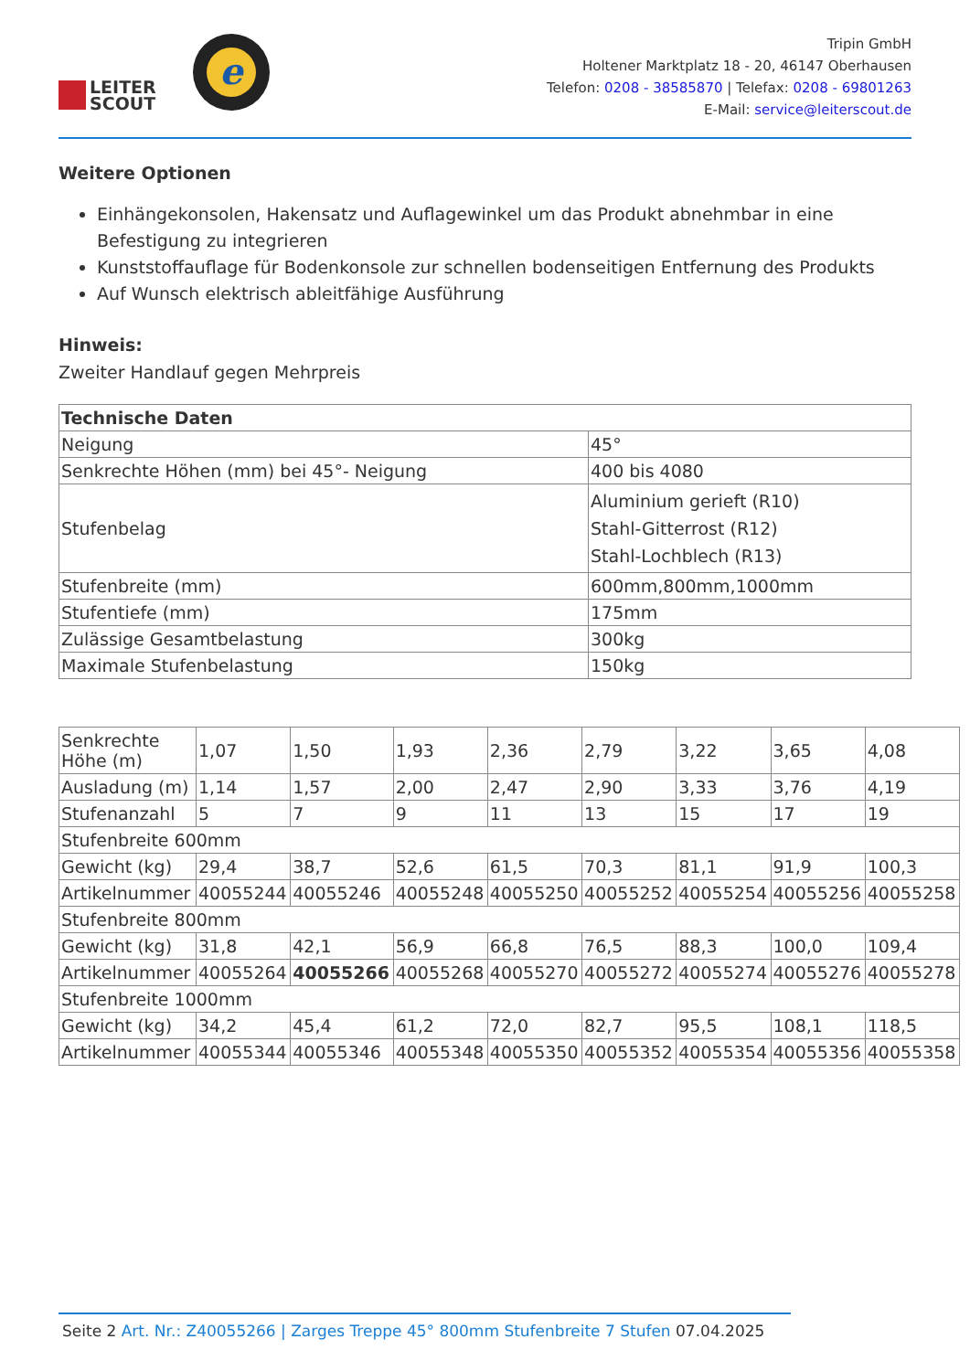LEITER
SCOUT
e
Tripin GmbH
Holtener Marktplatz 18 - 20, 46147 Oberhausen
Telefon: 0208 - 38585870 | Telefax: 0208 - 69801263
E-Mail: service@leiterscout.de
Weitere Optionen
Einhängekonsolen, Hakensatz und Auflagewinkel um das Produkt abnehmbar in eine Befestigung zu integrieren
Kunststoffauflage für Bodenkonsole zur schnellen bodenseitigen Entfernung des Produkts
Auf Wunsch elektrisch ableitfähige Ausführung
Hinweis:
Zweiter Handlauf gegen Mehrpreis
| Technische Daten | |
| Neigung | 45° |
| Senkrechte Höhen (mm) bei 45°- Neigung | 400 bis 4080 |
| Stufenbelag | Aluminium gerieft (R10) Stahl-Gitterrost (R12) Stahl-Lochblech (R13) |
| Stufenbreite (mm) | 600mm,800mm,1000mm |
| Stufentiefe (mm) | 175mm |
| Zulässige Gesamtbelastung | 300kg |
| Maximale Stufenbelastung | 150kg |
| Senkrechte Höhe (m) | 1,07 | 1,50 | 1,93 | 2,36 | 2,79 | 3,22 | 3,65 | 4,08 |
| Ausladung (m) | 1,14 | 1,57 | 2,00 | 2,47 | 2,90 | 3,33 | 3,76 | 4,19 |
| Stufenanzahl | 5 | 7 | 9 | 11 | 13 | 15 | 17 | 19 |
| Stufenbreite 600mm | | | | | | | | |
| Gewicht (kg) | 29,4 | 38,7 | 52,6 | 61,5 | 70,3 | 81,1 | 91,9 | 100,3 |
| Artikelnummer | 40055244 | 40055246 | 40055248 | 40055250 | 40055252 | 40055254 | 40055256 | 40055258 |
| Stufenbreite 800mm | | | | | | | | |
| Gewicht (kg) | 31,8 | 42,1 | 56,9 | 66,8 | 76,5 | 88,3 | 100,0 | 109,4 |
| Artikelnummer | 40055264 | 40055266 | 40055268 | 40055270 | 40055272 | 40055274 | 40055276 | 40055278 |
| Stufenbreite 1000mm | | | | | | | | |
| Gewicht (kg) | 34,2 | 45,4 | 61,2 | 72,0 | 82,7 | 95,5 | 108,1 | 118,5 |
| Artikelnummer | 40055344 | 40055346 | 40055348 | 40055350 | 40055352 | 40055354 | 40055356 | 40055358 |
Seite 2 Art. Nr.: Z40055266 | Zarges Treppe 45° 800mm Stufenbreite 7 Stufen 07.04.2025